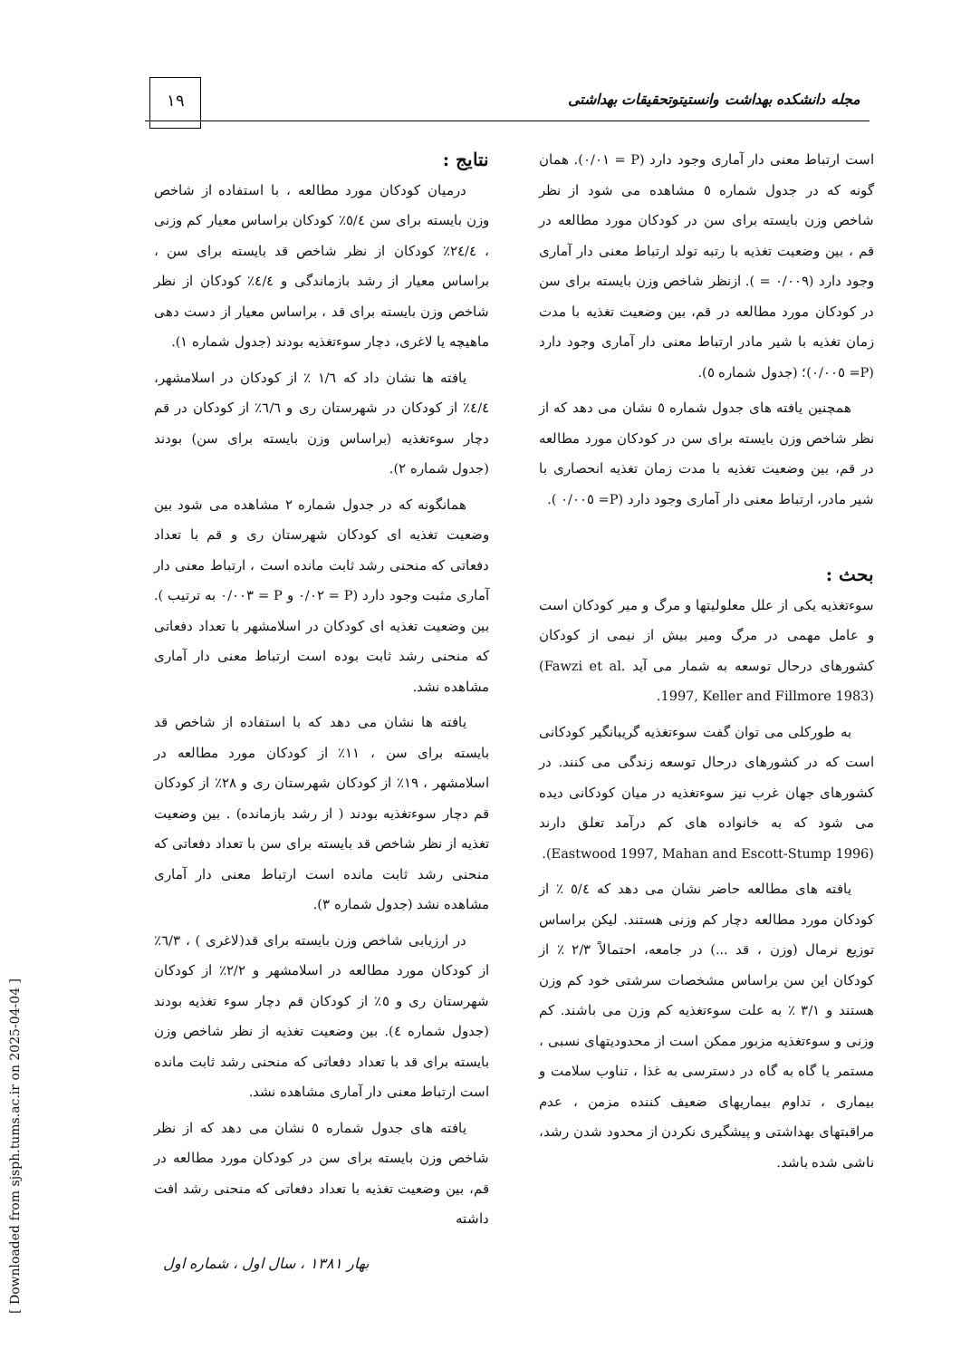۱۹
مجله دانشکده بهداشت وانستیتوتحقیقات بهداشتی
نتایج :
درمیان کودکان مورد مطالعه ، با استفاده از شاخص وزن بایسته برای سن ٥/٤٪ کودکان براساس معیار کم وزنی ، ٢٤/٤٪ کودکان از نظر شاخص قد بایسته برای سن ، براساس معیار از رشد بازماندگی و ٤/٤٪ کودکان از نظر شاخص وزن بایسته برای قد ، براساس معیار از دست دهی ماهیچه یا لاغری، دچار سوءتغذیه بودند (جدول شماره ١).
یافته ها نشان داد که ١/٦ ٪ از کودکان در اسلامشهر، ٤/٤٪ از کودکان در شهرستان ری و ٦/٦٪ از کودکان در قم دچار سوءتغذیه (براساس وزن بایسته برای سن) بودند (جدول شماره ٢).
همانگونه که در جدول شماره ٢ مشاهده می شود بین وضعیت تغذیه ای کودکان شهرستان ری و قم با تعداد دفعاتی که منحنی رشد ثابت مانده است ، ارتباط معنی دار آماری مثبت وجود دارد (P = ٠/٠٢ و P = ٠/٠٠٣ به ترتیب ). بین وضعیت تغذیه ای کودکان در اسلامشهر با تعداد دفعاتی که منحنی رشد ثابت بوده است ارتباط معنی دار آماری مشاهده نشد.
یافته ها نشان می دهد که با استفاده از شاخص قد بایسته برای سن ، ١١٪ از کودکان مورد مطالعه در اسلامشهر ، ١٩٪ از کودکان شهرستان ری و ٢٨٪ از کودکان قم دچار سوءتغذیه بودند ( از رشد بازمانده) . بین وضعیت تغذیه از نظر شاخص قد بایسته برای سن با تعداد دفعاتی که منحنی رشد ثابت مانده است ارتباط معنی دار آماری مشاهده نشد (جدول شماره ٣).
در ارزیابی شاخص وزن بایسته برای قد(لاغری ) ، ٦/٣٪ از کودکان مورد مطالعه در اسلامشهر و ٢/٢٪ از کودکان شهرستان ری و ٥٪ از کودکان قم دچار سوء تغذیه بودند (جدول شماره ٤). بین وضعیت تغذیه از نظر شاخص وزن بایسته برای قد با تعداد دفعاتی که منحنی رشد ثابت مانده است ارتباط معنی دار آماری مشاهده نشد.
یافته های جدول شماره ٥ نشان می دهد که از نظر شاخص وزن بایسته برای سن در کودکان مورد مطالعه در قم، بین وضعیت تغذیه با تعداد دفعاتی که منحنی رشد افت داشته
است ارتباط معنی دار آماری وجود دارد (P = ٠/٠١). همان گونه که در جدول شماره ٥ مشاهده می شود از نظر شاخص وزن بایسته برای سن در کودکان مورد مطالعه در قم ، بین وضعیت تغذیه با رتبه تولد ارتباط معنی دار آماری وجود دارد (٠/٠٠٩ = ). ازنظر شاخص وزن بایسته برای سن در کودکان مورد مطالعه در قم، بین وضعیت تغذیه با مدت زمان تغذیه با شیر مادر ارتباط معنی دار آماری وجود دارد (P= ٠/٠٠٥)؛ (جدول شماره ٥).
همچنین یافته های جدول شماره ٥ نشان می دهد که از نظر شاخص وزن بایسته برای سن در کودکان مورد مطالعه در قم، بین وضعیت تغذیه با مدت زمان تغذیه انحصاری با شیر مادر، ارتباط معنی دار آماری وجود دارد (P= ٠/٠٠٥ ).
بحث :
سوءتغذیه یکی از علل معلولیتها و مرگ و میر کودکان است و عامل مهمی در مرگ ومیر بیش از نیمی از کودکان کشورهای درحال توسعه به شمار می آید (Fawzi et al. 1997, Keller and Fillmore 1983).
به طورکلی می توان گفت سوءتغذیه گریبانگیر کودکانی است که در کشورهای درحال توسعه زندگی می کنند. در کشورهای جهان غرب نیز سوءتغذیه در میان کودکانی دیده می شود که به خانواده های کم درآمد تعلق دارند (Eastwood 1997, Mahan and Escott-Stump 1996).
یافته های مطالعه حاضر نشان می دهد که ٥/٤ ٪ از کودکان مورد مطالعه دچار کم وزنی هستند. لیکن براساس توزیع نرمال (وزن ، قد ...) در جامعه، احتمالاً ٢/٣ ٪ از کودکان این سن براساس مشخصات سرشتی خود کم وزن هستند و ٣/١ ٪ به علت سوءتغذیه کم وزن می باشند. کم وزنی و سوءتغذیه مزبور ممکن است از محدودیتهای نسبی ، مستمر یا گاه به گاه در دسترسی به غذا ، تناوب سلامت و بیماری ، تداوم بیماریهای ضعیف کننده مزمن ، عدم مراقبتهای بهداشتی و پیشگیری نکردن از محدود شدن رشد، ناشی شده باشد.
بهار ١٣٨١ ، سال اول ، شماره اول
[ Downloaded from sjsph.tums.ac.ir on 2025-04-04 ]